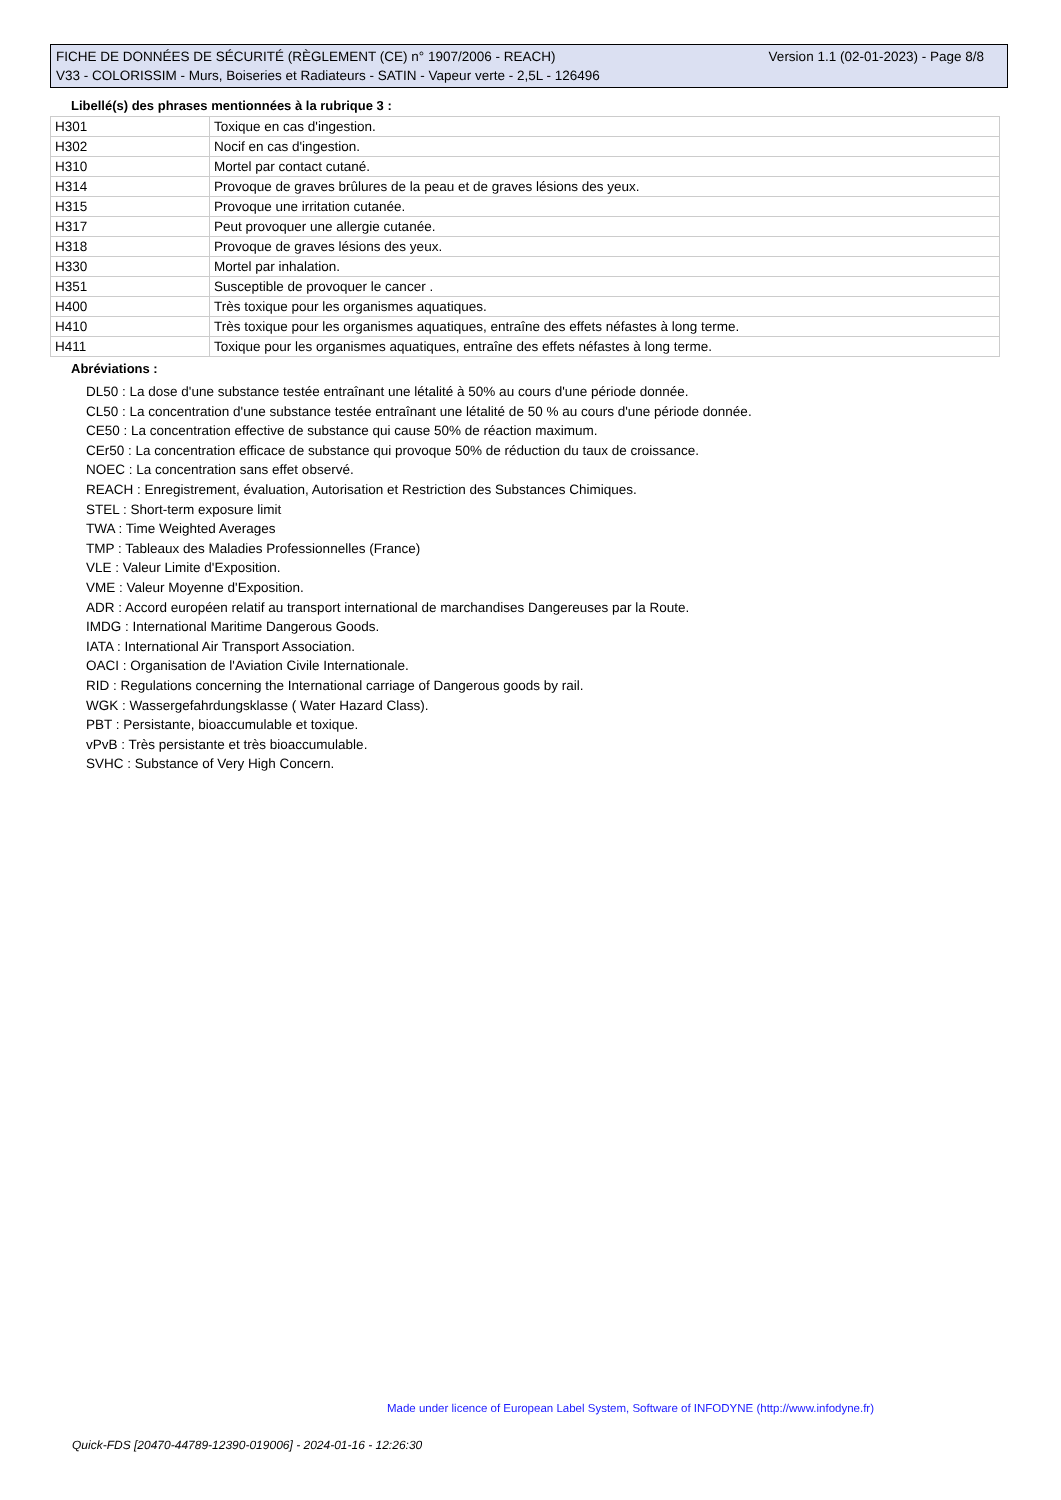Version 1.1 (02-01-2023) - Page 8/8 FICHE DE DONNÉES DE SÉCURITÉ (RÈGLEMENT (CE) n° 1907/2006 - REACH)
V33 - COLORISSIM - Murs, Boiseries et Radiateurs - SATIN - Vapeur verte - 2,5L - 126496
Libellé(s) des phrases mentionnées à la rubrique 3 :
| H301 | Toxique en cas d'ingestion. |
| H302 | Nocif en cas d'ingestion. |
| H310 | Mortel par contact cutané. |
| H314 | Provoque de graves brûlures de la peau et de graves lésions des yeux. |
| H315 | Provoque une irritation cutanée. |
| H317 | Peut provoquer une allergie cutanée. |
| H318 | Provoque de graves lésions des yeux. |
| H330 | Mortel par inhalation. |
| H351 | Susceptible de provoquer le cancer . |
| H400 | Très toxique pour les organismes aquatiques. |
| H410 | Très toxique pour les organismes aquatiques, entraîne des effets néfastes à long terme. |
| H411 | Toxique pour les organismes aquatiques, entraîne des effets néfastes à long terme. |
Abréviations :
DL50 : La dose d'une substance testée entraînant une létalité à 50% au cours d'une période donnée.
CL50 : La concentration d'une substance testée entraînant une létalité de 50 % au cours d'une période donnée.
CE50 : La concentration effective de substance qui cause 50% de réaction maximum.
CEr50 : La concentration efficace de substance qui provoque 50% de réduction du taux de croissance.
NOEC : La concentration sans effet observé.
REACH : Enregistrement, évaluation, Autorisation et Restriction des Substances Chimiques.
STEL : Short-term exposure limit
TWA : Time Weighted Averages
TMP : Tableaux des Maladies Professionnelles (France)
VLE : Valeur Limite d'Exposition.
VME : Valeur Moyenne d'Exposition.
ADR : Accord européen relatif au transport international de marchandises Dangereuses par la Route.
IMDG : International Maritime Dangerous Goods.
IATA : International Air Transport Association.
OACI : Organisation de l'Aviation Civile Internationale.
RID : Regulations concerning the International carriage of Dangerous goods by rail.
WGK : Wassergefahrdungsklasse ( Water Hazard Class).
PBT : Persistante, bioaccumulable et toxique.
vPvB : Très persistante et très bioaccumulable.
SVHC : Substance of Very High Concern.
Made under licence of European Label System, Software of INFODYNE (http://www.infodyne.fr)
Quick-FDS [20470-44789-12390-019006] - 2024-01-16 - 12:26:30